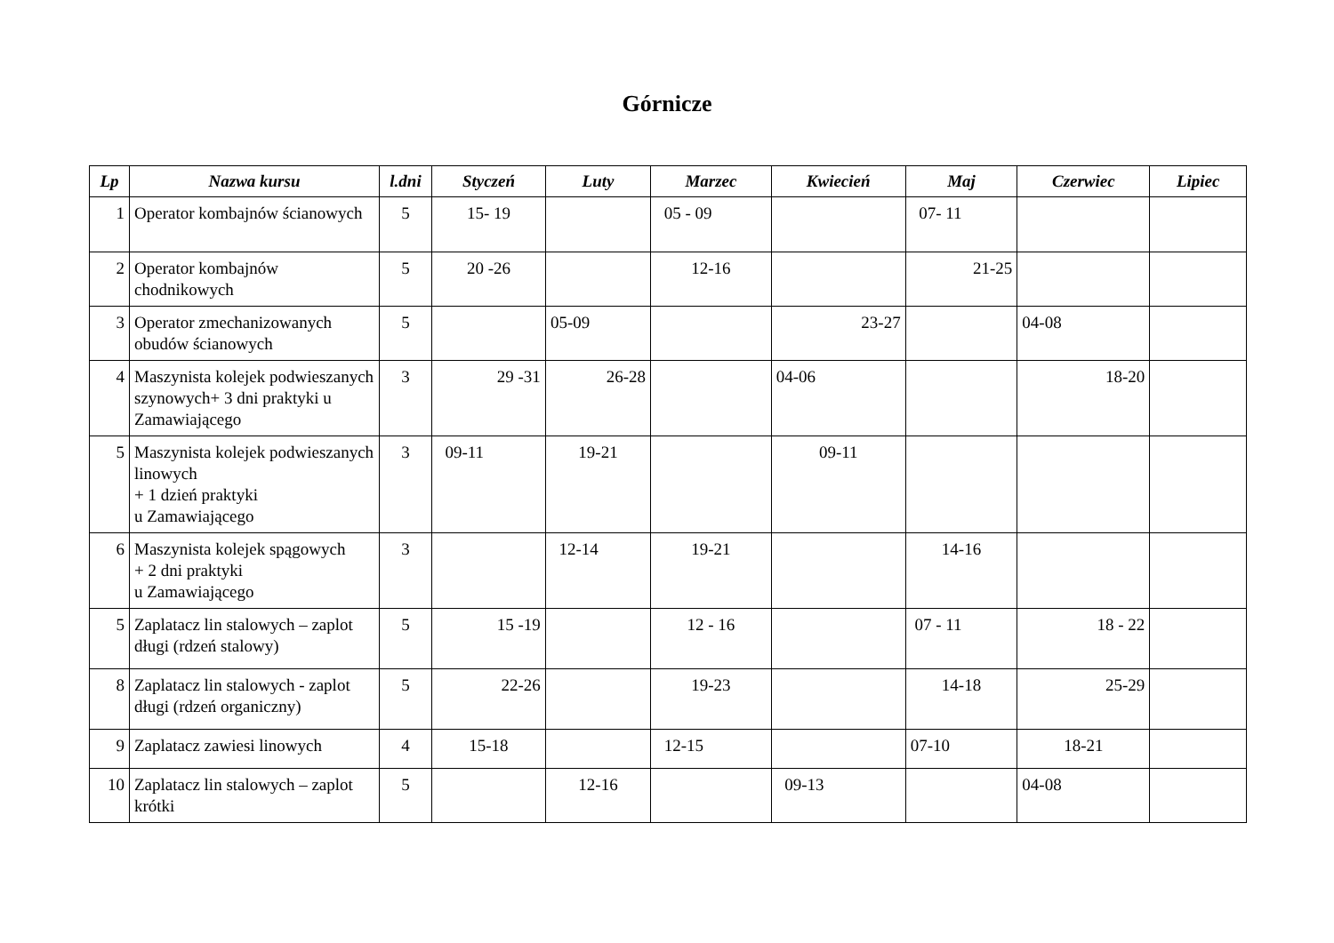Górnicze
| Lp | Nazwa kursu | l.dni | Styczeń | Luty | Marzec | Kwiecień | Maj | Czerwiec | Lipiec |
| --- | --- | --- | --- | --- | --- | --- | --- | --- | --- |
| 1 | Operator kombajnów ścianowych | 5 | 15- 19 | | 05 - 09 | | 07- 11 | | |
| 2 | Operator kombajnów chodnikowych | 5 | 20 -26 | | 12-16 | | 21-25 | | |
| 3 | Operator zmechanizowanych obudów ścianowych | 5 | | 05-09 | | 23-27 | | 04-08 | |
| 4 | Maszynista kolejek podwieszanych szynowych+ 3 dni praktyki u Zamawiającego | 3 | 29 -31 | 26-28 | | 04-06 | | 18-20 | |
| 5 | Maszynista kolejek podwieszanych linowych + 1 dzień praktyki u Zamawiającego | 3 | 09-11 | 19-21 | | 09-11 | | | |
| 6 | Maszynista kolejek spągowych + 2 dni praktyki u Zamawiającego | 3 | | 12-14 | 19-21 | | 14-16 | | |
| 5 | Zaplatacz lin stalowych – zaplot długi (rdzeń stalowy) | 5 | 15 -19 | | 12 - 16 | | 07 - 11 | 18 - 22 | |
| 8 | Zaplatacz lin stalowych - zaplot długi (rdzeń organiczny) | 5 | 22-26 | | 19-23 | | 14-18 | 25-29 | |
| 9 | Zaplatacz zawiesi linowych | 4 | 15-18 | | 12-15 | | 07-10 | 18-21 | |
| 10 | Zaplatacz lin stalowych – zaplot krótki | 5 | | 12-16 | | 09-13 | | 04-08 | |